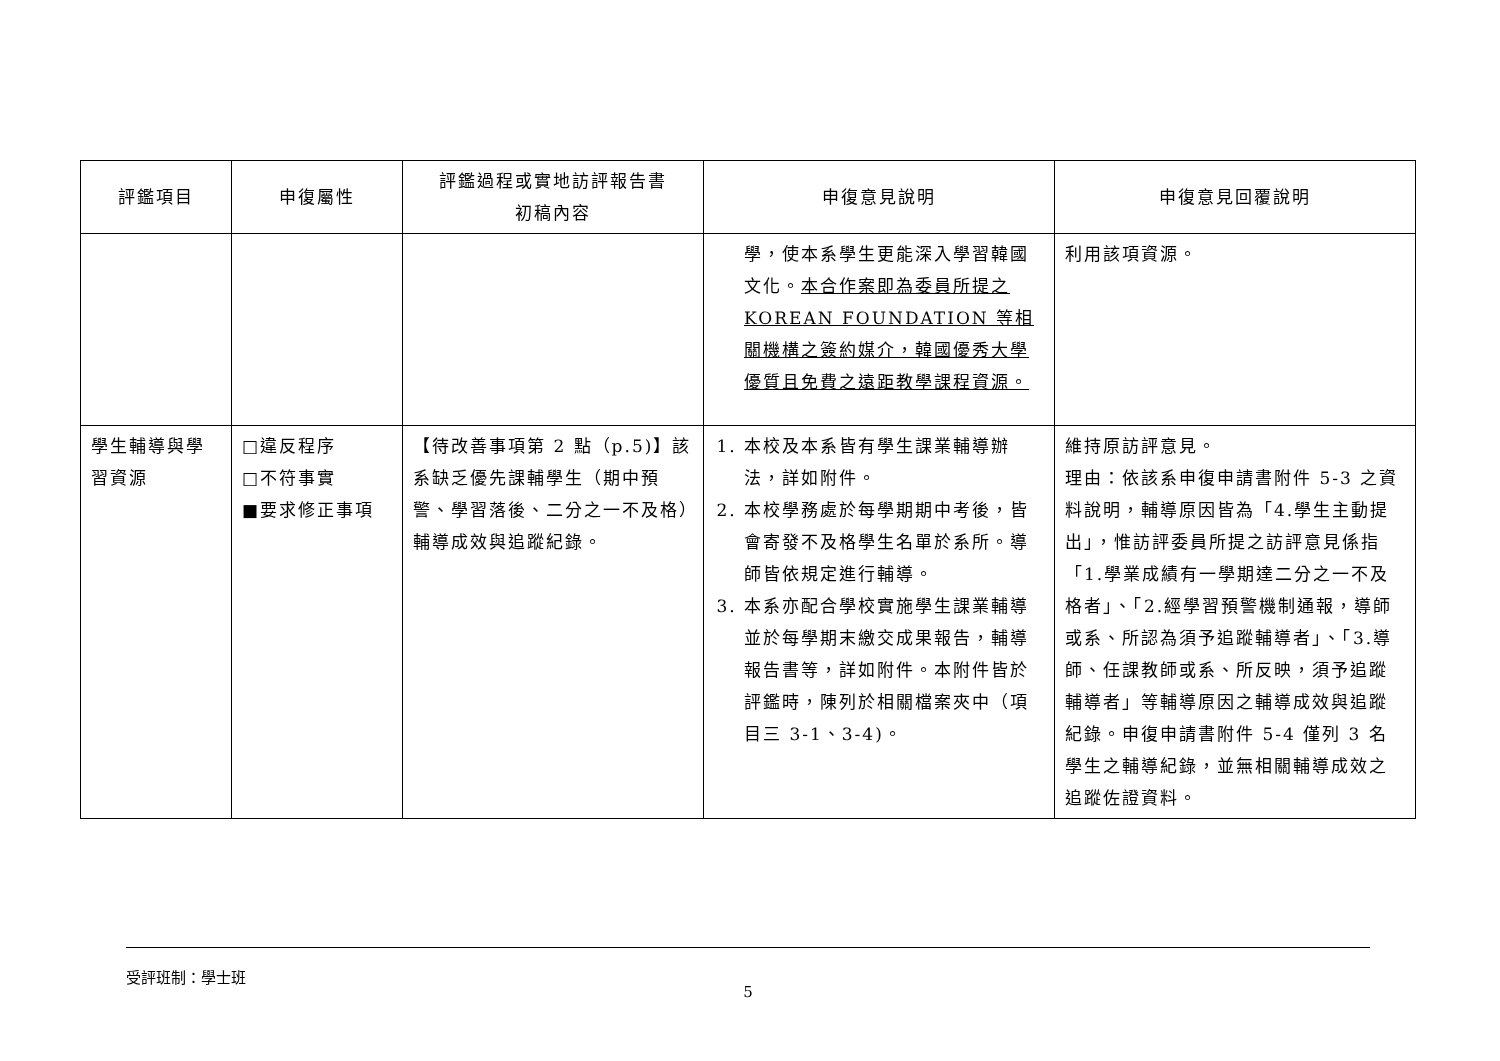| 評鑑項目 | 申復屬性 | 評鑑過程或實地訪評報告書 初稿內容 | 申復意見說明 | 申復意見回覆說明 |
| --- | --- | --- | --- | --- |
| | | | 學，使本系學生更能深入學習韓國文化。 本合作案即為委員所提之 KOREAN FOUNDATION 等相關機構之簽約媒介，韓國優秀大學優質且免費之遠距教學課程資源。 | 利用該項資源。 |
| 學生輔導與學習資源 | □違反程序 □不符事實 ■要求修正事項 | 【待改善事項第 2 點（p.5)】該系缺乏優先課輔學生（期中預警、學習落後、二分之一不及格）輔導成效與追蹤紀錄。 | 1. 本校及本系皆有學生課業輔導辦法，詳如附件。 2. 本校學務處於每學期期中考後，皆會寄發不及格學生名單於系所。導師皆依規定進行輔導。 3. 本系亦配合學校實施學生課業輔導並於每學期末繳交成果報告，輔導報告書等，詳如附件。本附件皆於評鑑時，陳列於相關檔案夾中（項目三 3-1、3-4)。 | 維持原訪評意見。 理由：依該系申復申請書附件 5-3 之資料說明，輔導原因皆為「4.學生主動提出」，惟訪評委員所提之訪評意見係指「1.學業成績有一學期達二分之一不及格者」、「2.經學習預警機制通報，導師或系、所認為須予追蹤輔導者」、「3.導師、任課教師或系、所反映，須予追蹤輔導者」等輔導原因之輔導成效與追蹤紀錄。申復申請書附件 5-4 僅列 3 名學生之輔導紀錄，並無相關輔導成效之追蹤佐證資料。 |
受評班制：學士班
5